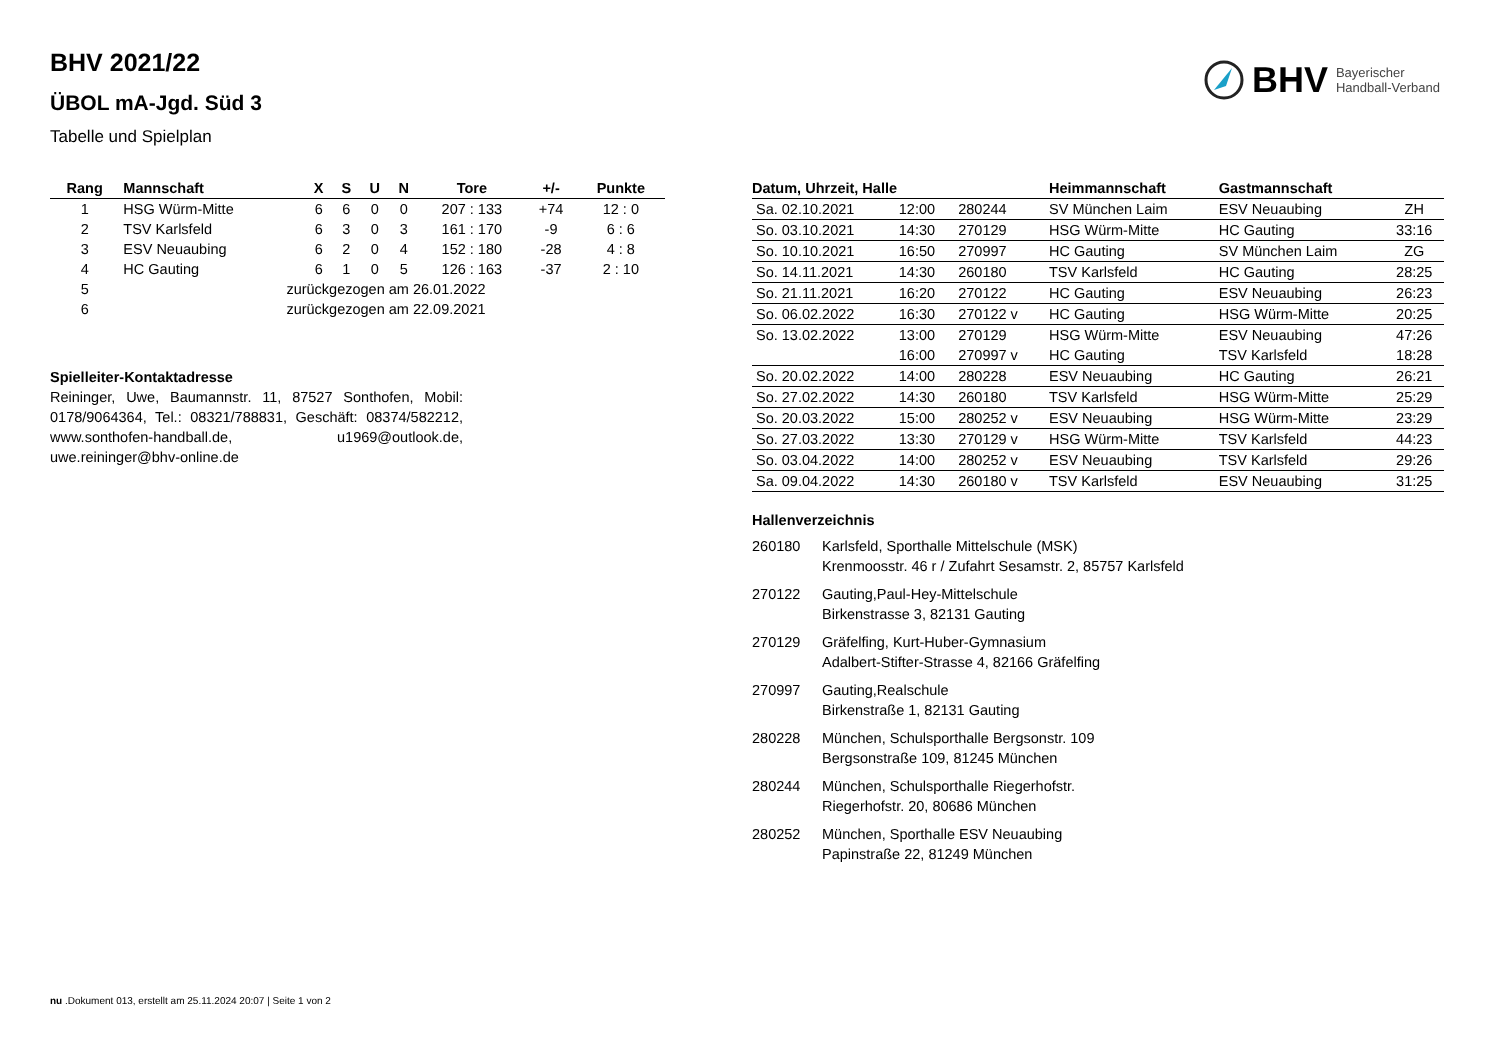BHV 2021/22
ÜBOL mA-Jgd. Süd 3
Tabelle und Spielplan
BHV Bayerischer
Handball-Verband
| Rang | Mannschaft | X | S | U | N | Tore | +/- | Punkte |
| --- | --- | --- | --- | --- | --- | --- | --- | --- |
| 1 | HSG Würm-Mitte | 6 | 6 | 0 | 0 | 207 : 133 | +74 | 12 : 0 |
| 2 | TSV Karlsfeld | 6 | 3 | 0 | 3 | 161 : 170 | -9 | 6 : 6 |
| 3 | ESV Neuaubing | 6 | 2 | 0 | 4 | 152 : 180 | -28 | 4 : 8 |
| 4 | HC Gauting | 6 | 1 | 0 | 5 | 126 : 163 | -37 | 2 : 10 |
| 5 | zurückgezogen am 26.01.2022 | | | | | | | |
| 6 | zurückgezogen am 22.09.2021 | | | | | | | |
Spielleiter-Kontaktadresse
Reininger, Uwe, Baumannstr. 11, 87527 Sonthofen, Mobil: 0178/9064364, Tel.: 08321/788831, Geschäft: 08374/582212, www.sonthofen-handball.de, u1969@outlook.de, uwe.reininger@bhv-online.de
| Datum, Uhrzeit, Halle | | | Heimmannschaft | Gastmannschaft | |
| --- | --- | --- | --- | --- | --- |
| Sa. 02.10.2021 | 12:00 | 280244 | SV München Laim | ESV Neuaubing | ZH |
| So. 03.10.2021 | 14:30 | 270129 | HSG Würm-Mitte | HC Gauting | 33:16 |
| So. 10.10.2021 | 16:50 | 270997 | HC Gauting | SV München Laim | ZG |
| So. 14.11.2021 | 14:30 | 260180 | TSV Karlsfeld | HC Gauting | 28:25 |
| So. 21.11.2021 | 16:20 | 270122 | HC Gauting | ESV Neuaubing | 26:23 |
| So. 06.02.2022 | 16:30 | 270122 v | HC Gauting | HSG Würm-Mitte | 20:25 |
| So. 13.02.2022 | 13:00 | 270129 | HSG Würm-Mitte | ESV Neuaubing | 47:26 |
| | 16:00 | 270997 v | HC Gauting | TSV Karlsfeld | 18:28 |
| So. 20.02.2022 | 14:00 | 280228 | ESV Neuaubing | HC Gauting | 26:21 |
| So. 27.02.2022 | 14:30 | 260180 | TSV Karlsfeld | HSG Würm-Mitte | 25:29 |
| So. 20.03.2022 | 15:00 | 280252 v | ESV Neuaubing | HSG Würm-Mitte | 23:29 |
| So. 27.03.2022 | 13:30 | 270129 v | HSG Würm-Mitte | TSV Karlsfeld | 44:23 |
| So. 03.04.2022 | 14:00 | 280252 v | ESV Neuaubing | TSV Karlsfeld | 29:26 |
| Sa. 09.04.2022 | 14:30 | 260180 v | TSV Karlsfeld | ESV Neuaubing | 31:25 |
Hallenverzeichnis
| 260180 | Karlsfeld, Sporthalle Mittelschule (MSK) Krenmoosstr. 46 r / Zufahrt Sesamstr. 2, 85757 Karlsfeld |
| 270122 | Gauting,Paul-Hey-Mittelschule Birkenstrasse 3, 82131 Gauting |
| 270129 | Gräfelfing, Kurt-Huber-Gymnasium Adalbert-Stifter-Strasse 4, 82166 Gräfelfing |
| 270997 | Gauting,Realschule Birkenstraße 1, 82131 Gauting |
| 280228 | München, Schulsporthalle Bergsonstr. 109 Bergsonstraße 109, 81245 München |
| 280244 | München, Schulsporthalle Riegerhofstr. Riegerhofstr. 20, 80686 München |
| 280252 | München, Sporthalle ESV Neuaubing Papinstraße 22, 81249 München |
nu .Dokument 013, erstellt am 25.11.2024 20:07 | Seite 1 von 2